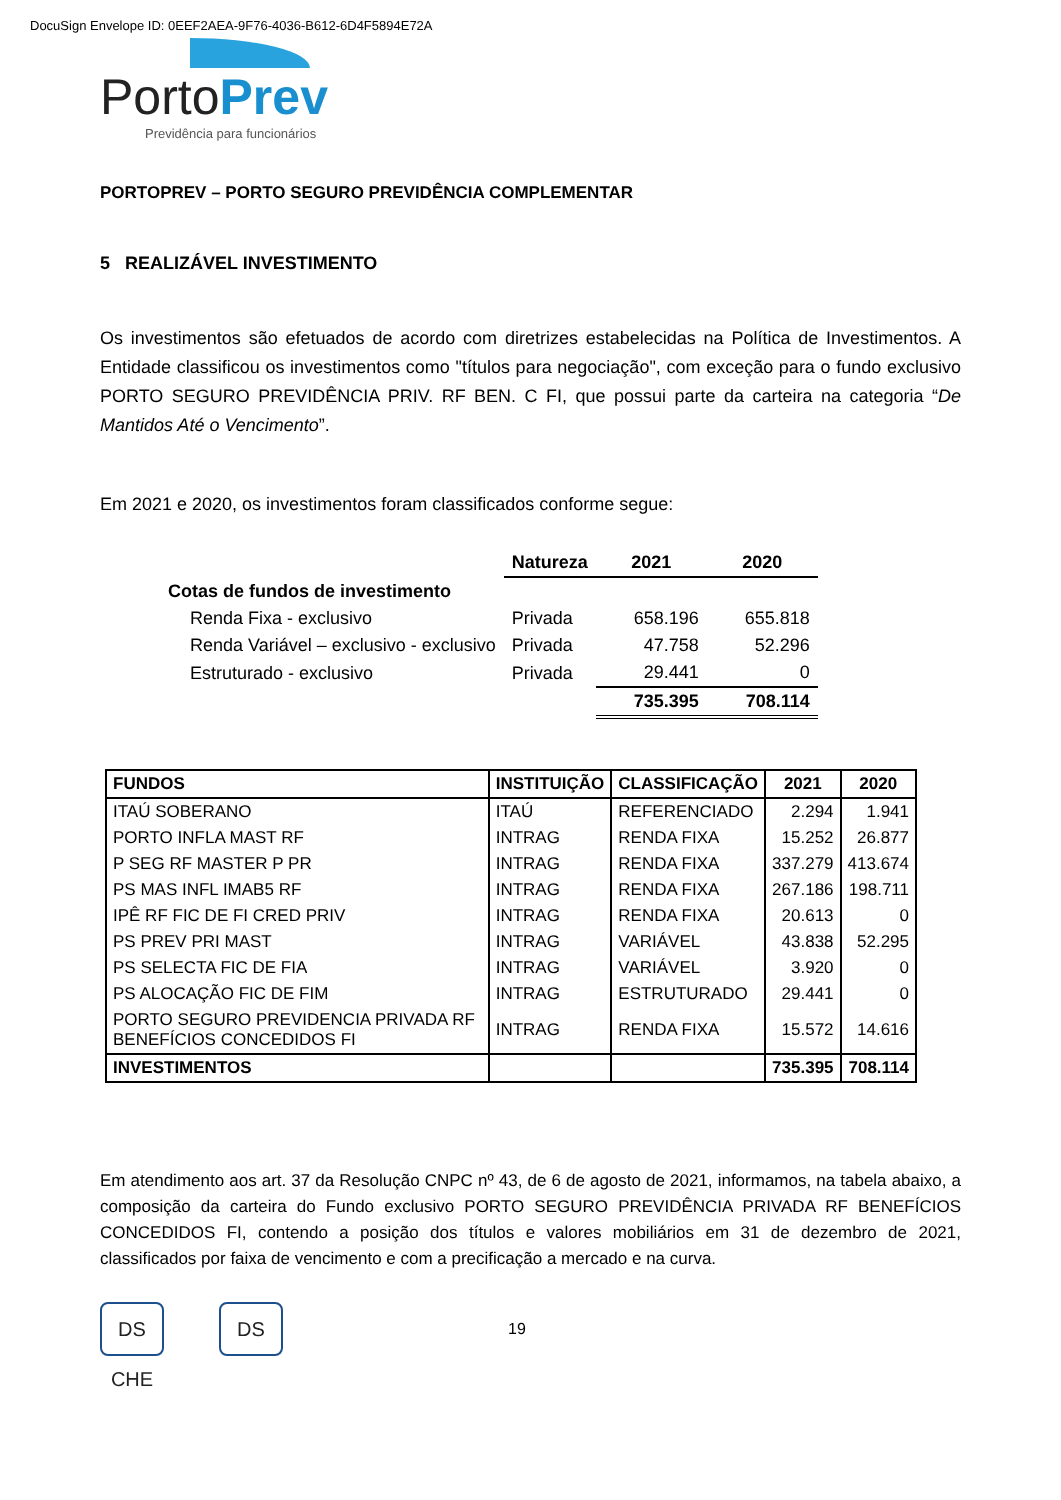DocuSign Envelope ID: 0EEF2AEA-9F76-4036-B612-6D4F5894E72A
PortoPrev
Previdência para funcionários
PORTOPREV – PORTO SEGURO PREVIDÊNCIA COMPLEMENTAR
5 REALIZÁVEL INVESTIMENTO
Os investimentos são efetuados de acordo com diretrizes estabelecidas na Política de Investimentos. A Entidade classificou os investimentos como "títulos para negociação", com exceção para o fundo exclusivo PORTO SEGURO PREVIDÊNCIA PRIV. RF BEN. C FI, que possui parte da carteira na categoria “De Mantidos Até o Vencimento”.
Em 2021 e 2020, os investimentos foram classificados conforme segue:
| | Natureza | 2021 | 2020 |
| --- | --- | --- | --- |
| Cotas de fundos de investimento | | | |
| Renda Fixa - exclusivo | Privada | 658.196 | 655.818 |
| Renda Variável – exclusivo - exclusivo | Privada | 47.758 | 52.296 |
| Estruturado - exclusivo | Privada | 29.441 | 0 |
| | | 735.395 | 708.114 |
| FUNDOS | INSTITUIÇÃO | CLASSIFICAÇÃO | 2021 | 2020 |
| --- | --- | --- | --- | --- |
| ITAÚ SOBERANO | ITAÚ | REFERENCIADO | 2.294 | 1.941 |
| PORTO INFLA MAST RF | INTRAG | RENDA FIXA | 15.252 | 26.877 |
| P SEG RF MASTER P PR | INTRAG | RENDA FIXA | 337.279 | 413.674 |
| PS MAS INFL IMAB5 RF | INTRAG | RENDA FIXA | 267.186 | 198.711 |
| IPÊ RF FIC DE FI CRED PRIV | INTRAG | RENDA FIXA | 20.613 | 0 |
| PS PREV PRI MAST | INTRAG | VARIÁVEL | 43.838 | 52.295 |
| PS SELECTA FIC DE FIA | INTRAG | VARIÁVEL | 3.920 | 0 |
| PS ALOCAÇÃO FIC DE FIM | INTRAG | ESTRUTURADO | 29.441 | 0 |
| PORTO SEGURO PREVIDENCIA PRIVADA RF BENEFÍCIOS CONCEDIDOS FI | INTRAG | RENDA FIXA | 15.572 | 14.616 |
| INVESTIMENTOS | | | 735.395 | 708.114 |
Em atendimento aos art. 37 da Resolução CNPC nº 43, de 6 de agosto de 2021, informamos, na tabela abaixo, a composição da carteira do Fundo exclusivo PORTO SEGURO PREVIDÊNCIA PRIVADA RF BENEFÍCIOS CONCEDIDOS FI, contendo a posição dos títulos e valores mobiliários em 31 de dezembro de 2021, classificados por faixa de vencimento e com a precificação a mercado e na curva.
DS CHE
DS
19